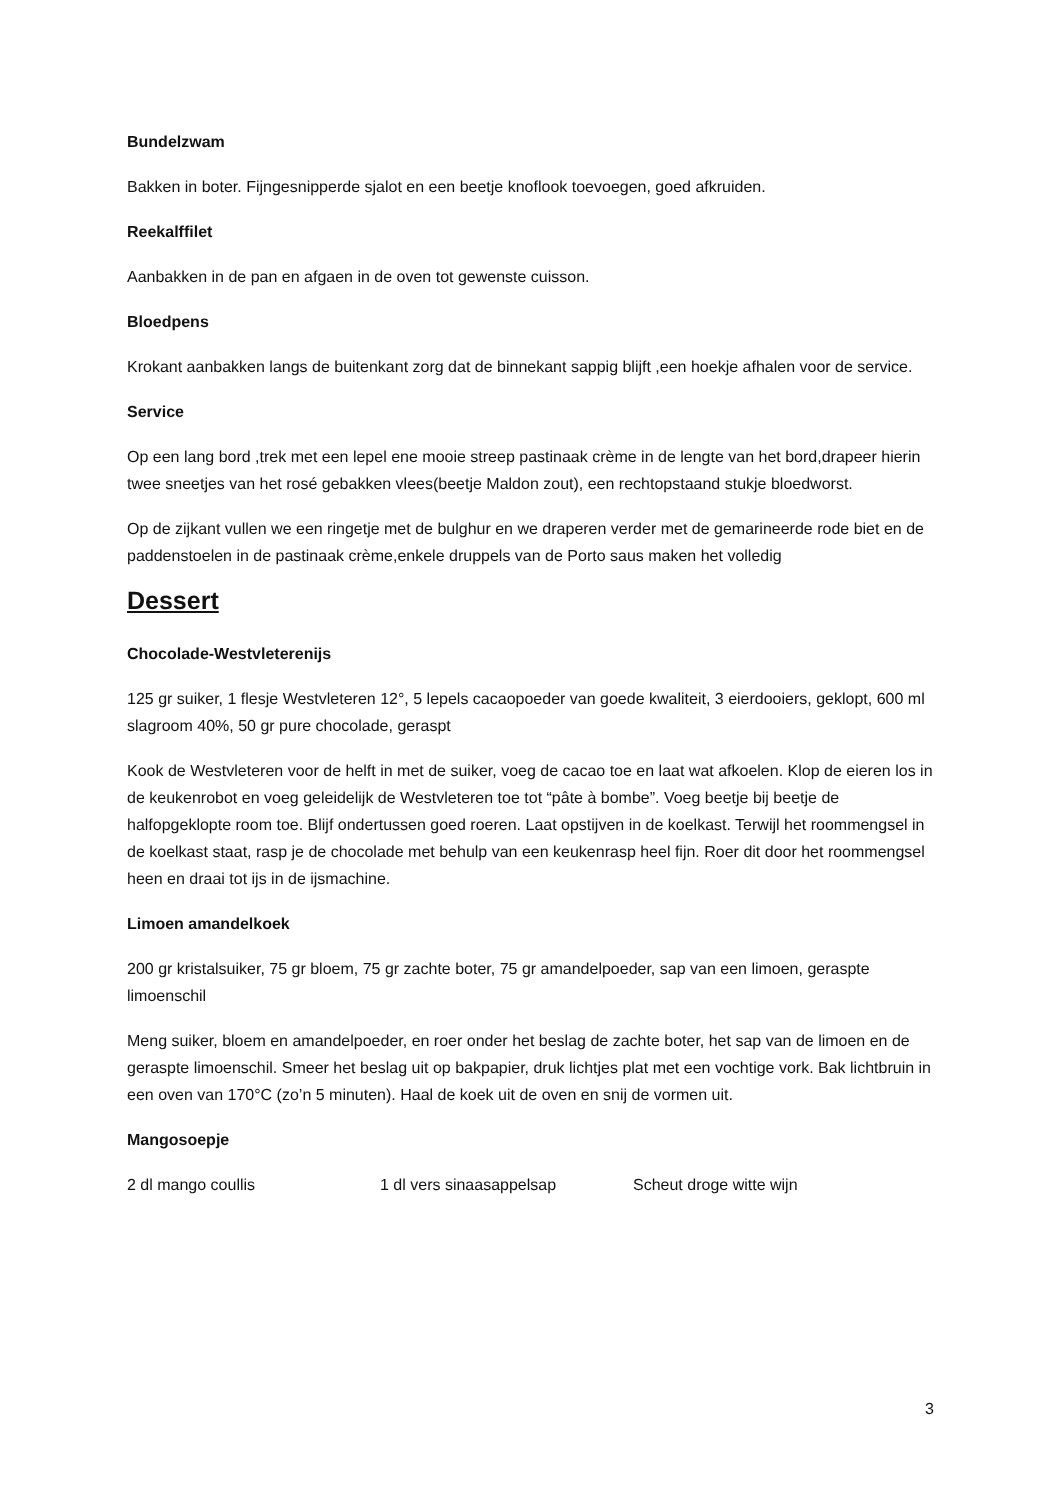Bundelzwam
Bakken in boter. Fijngesnipperde sjalot en een beetje knoflook toevoegen, goed afkruiden.
Reekalffilet
Aanbakken in de pan en afgaen in de oven tot gewenste cuisson.
Bloedpens
Krokant aanbakken langs de buitenkant zorg dat de binnekant sappig blijft ,een hoekje afhalen voor de service.
Service
Op een lang bord ,trek met een lepel ene mooie streep pastinaak crème in de lengte van het bord,drapeer hierin twee sneetjes van het rosé gebakken vlees(beetje Maldon zout), een rechtopstaand stukje bloedworst.
Op de zijkant vullen we een ringetje met de bulghur en we draperen verder met de gemarineerde rode biet en de paddenstoelen in de pastinaak crème,enkele druppels van de Porto saus maken het volledig
Dessert
Chocolade-Westvleterenijs
125 gr suiker, 1 flesje Westvleteren 12°, 5 lepels cacaopoeder van goede kwaliteit, 3 eierdooiers, geklopt, 600 ml slagroom 40%, 50 gr pure chocolade, geraspt
Kook de Westvleteren voor de helft in met de suiker, voeg de cacao toe en laat wat afkoelen. Klop de eieren los in de keukenrobot en voeg geleidelijk de Westvleteren toe tot “pâte à bombe”. Voeg beetje bij beetje de halfopgeklopte room toe. Blijf ondertussen goed roeren. Laat opstijven in de koelkast. Terwijl het roommengsel in de koelkast staat, rasp je de chocolade met behulp van een keukenrasp heel fijn. Roer dit door het roommengsel heen en draai tot ijs in de ijsmachine.
Limoen amandelkoek
200 gr kristalsuiker, 75 gr bloem, 75 gr zachte boter, 75 gr amandelpoeder, sap van een limoen, geraspte limoenschil
Meng suiker, bloem en amandelpoeder, en roer onder het beslag de zachte boter, het sap van de limoen en de geraspte limoenschil. Smeer het beslag uit op bakpapier, druk lichtjes plat met een vochtige vork. Bak lichtbruin in een oven van 170°C (zo’n 5 minuten). Haal de koek uit de oven en snij de vormen uit.
Mangosoepje
2 dl mango coullis 1 dl vers sinaasappelsap Scheut droge witte wijn
3